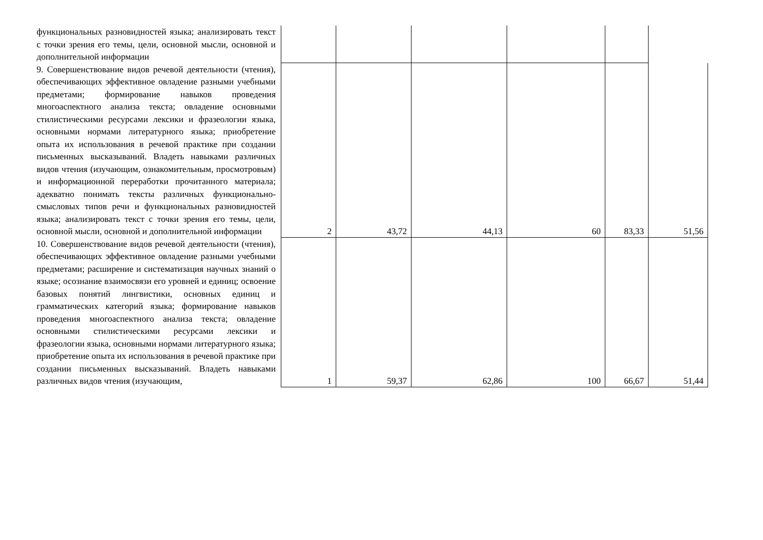| функциональных разновидностей языка; анализировать текст с точки зрения его темы, цели, основной мысли, основной и дополнительной информации | | | | | | |
| 9. Совершенствование видов речевой деятельности (чтения), обеспечивающих эффективное овладение разными учебными предметами; формирование навыков проведения многоаспектного анализа текста; овладение основными стилистическими ресурсами лексики и фразеологии языка, основными нормами литературного языка; приобретение опыта их использования в речевой практике при создании письменных высказываний. Владеть навыками различных видов чтения (изучающим, ознакомительным, просмотровым) и информационной переработки прочитанного материала; адекватно понимать тексты различных функционально-смысловых типов речи и функциональных разновидностей языка; анализировать текст с точки зрения его темы, цели, основной мысли, основной и дополнительной информации | 2 | 43,72 | 44,13 | 60 | 83,33 | 51,56 |
| 10. Совершенствование видов речевой деятельности (чтения), обеспечивающих эффективное овладение разными учебными предметами; расширение и систематизация научных знаний о языке; осознание взаимосвязи его уровней и единиц; освоение базовых понятий лингвистики, основных единиц и грамматических категорий языка; формирование навыков проведения многоаспектного анализа текста; овладение основными стилистическими ресурсами лексики и фразеологии языка, основными нормами литературного языка; приобретение опыта их использования в речевой практике при создании письменных высказываний. Владеть навыками различных видов чтения (изучающим, | 1 | 59,37 | 62,86 | 100 | 66,67 | 51,44 |